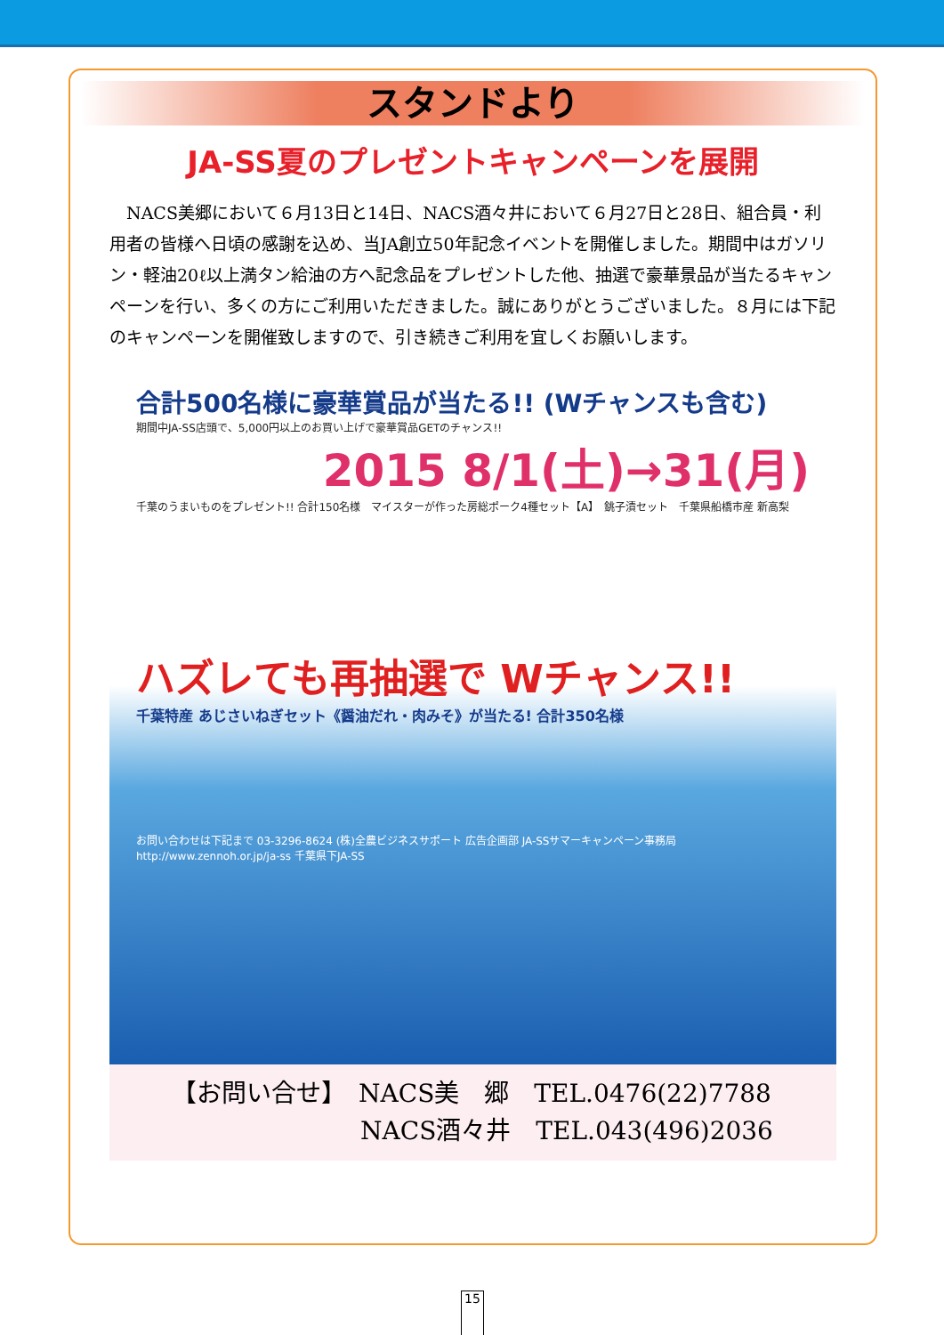スタンドより
JA-SS夏のプレゼントキャンペーンを展開
NACS美郷において６月13日と14日、NACS酒々井において６月27日と28日、組合員・利用者の皆様へ日頃の感謝を込め、当JA創立50年記念イベントを開催しました。期間中はガソリン・軽油20ℓ以上満タン給油の方へ記念品をプレゼントした他、抽選で豪華景品が当たるキャンペーンを行い、多くの方にご利用いただきました。誠にありがとうございました。８月には下記のキャンペーンを開催致しますので、引き続きご利用を宜しくお願いします。
合計500名様に豪華賞品が当たる!! (Wチャンスも含む)
期間中JA-SS店頭で、5,000円以上のお買い上げで豪華賞品GETのチャンス!!
2015 8/1(土)→31(月)
千葉のうまいものをプレゼント!! 合計150名様　マイスターが作った房総ポーク4種セット【A】　銚子漬セット　千葉県船橋市産 新高梨
ハズレても再抽選で Wチャンス!!
千葉特産 あじさいねぎセット《醤油だれ・肉みそ》が当たる! 合計350名様
お問い合わせは下記まで 03-3296-8624 (株)全農ビジネスサポート 広告企画部 JA-SSサマーキャンペーン事務局 http://www.zennoh.or.jp/ja-ss 千葉県下JA-SS
【お問い合せ】　NACS美　郷　TEL.0476(22)7788
NACS酒々井　TEL.043(496)2036
15